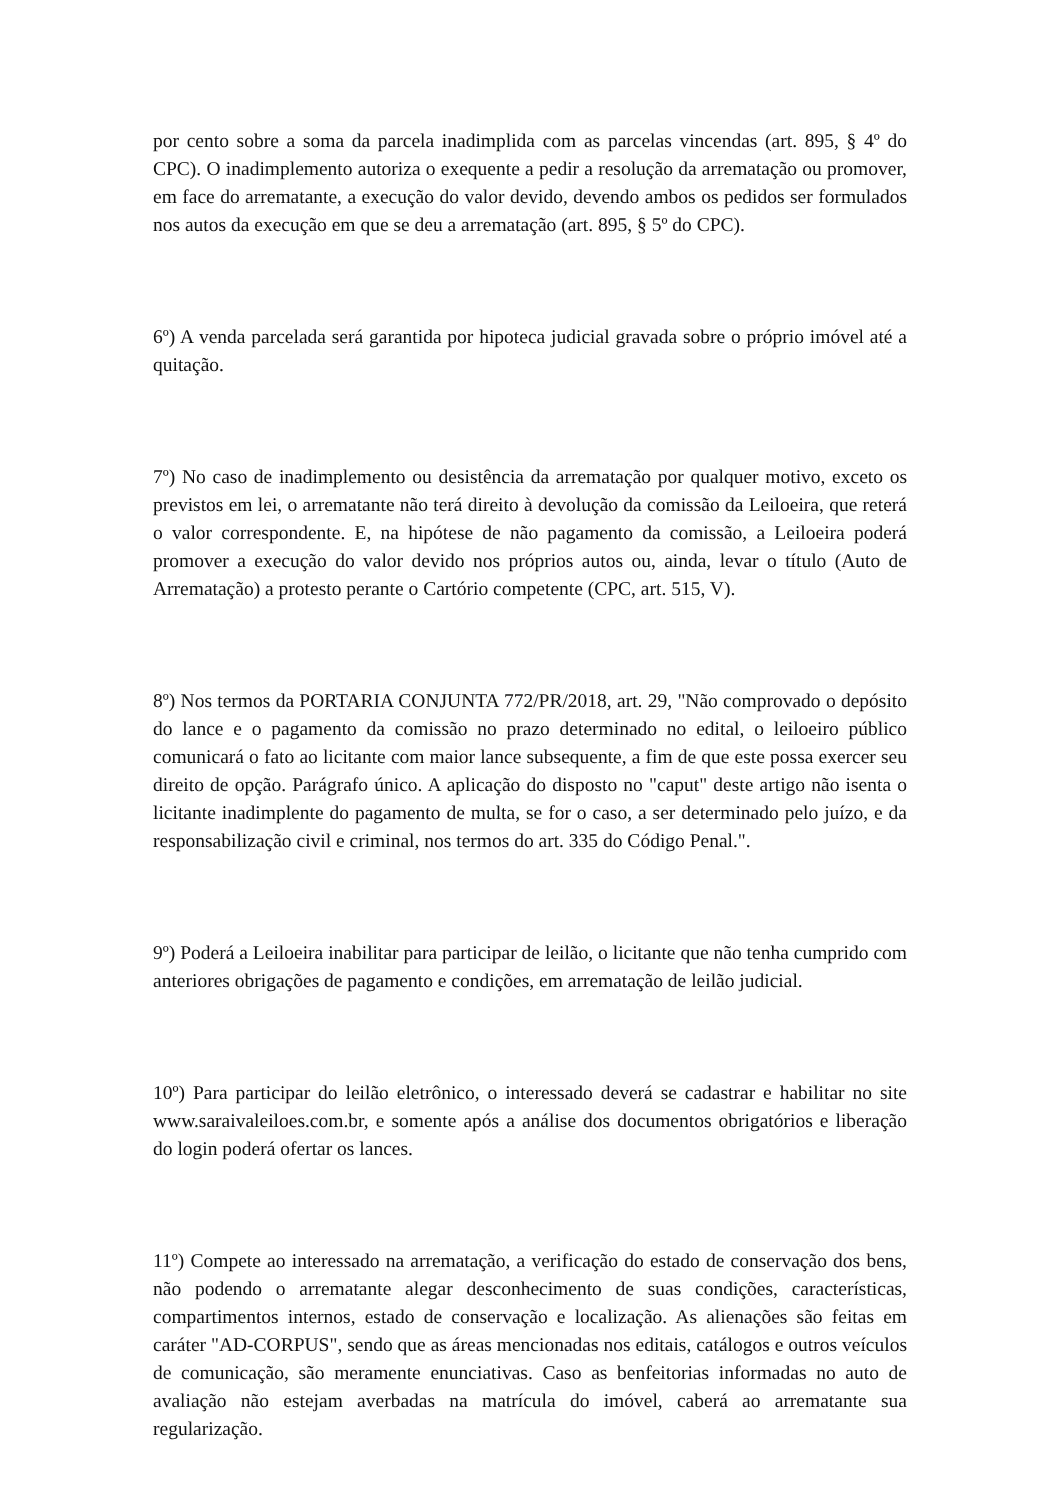por cento sobre a soma da parcela inadimplida com as parcelas vincendas (art. 895, § 4º do CPC). O inadimplemento autoriza o exequente a pedir a resolução da arrematação ou promover, em face do arrematante, a execução do valor devido, devendo ambos os pedidos ser formulados nos autos da execução em que se deu a arrematação (art. 895, § 5º do CPC).
6º) A venda parcelada será garantida por hipoteca judicial gravada sobre o próprio imóvel até a quitação.
7º) No caso de inadimplemento ou desistência da arrematação por qualquer motivo, exceto os previstos em lei, o arrematante não terá direito à devolução da comissão da Leiloeira, que reterá o valor correspondente. E, na hipótese de não pagamento da comissão, a Leiloeira poderá promover a execução do valor devido nos próprios autos ou, ainda, levar o título (Auto de Arrematação) a protesto perante o Cartório competente (CPC, art. 515, V).
8º) Nos termos da PORTARIA CONJUNTA 772/PR/2018, art. 29, "Não comprovado o depósito do lance e o pagamento da comissão no prazo determinado no edital, o leiloeiro público comunicará o fato ao licitante com maior lance subsequente, a fim de que este possa exercer seu direito de opção. Parágrafo único. A aplicação do disposto no "caput" deste artigo não isenta o licitante inadimplente do pagamento de multa, se for o caso, a ser determinado pelo juízo, e da responsabilização civil e criminal, nos termos do art. 335 do Código Penal.".
9º) Poderá a Leiloeira inabilitar para participar de leilão, o licitante que não tenha cumprido com anteriores obrigações de pagamento e condições, em arrematação de leilão judicial.
10º) Para participar do leilão eletrônico, o interessado deverá se cadastrar e habilitar no site www.saraivaleiloes.com.br, e somente após a análise dos documentos obrigatórios e liberação do login poderá ofertar os lances.
11º) Compete ao interessado na arrematação, a verificação do estado de conservação dos bens, não podendo o arrematante alegar desconhecimento de suas condições, características, compartimentos internos, estado de conservação e localização. As alienações são feitas em caráter "AD-CORPUS", sendo que as áreas mencionadas nos editais, catálogos e outros veículos de comunicação, são meramente enunciativas. Caso as benfeitorias informadas no auto de avaliação não estejam averbadas na matrícula do imóvel, caberá ao arrematante sua regularização.